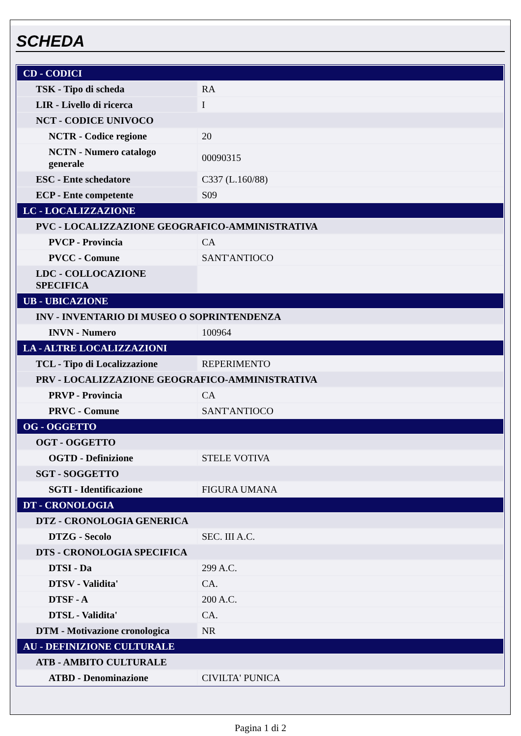SCHEDA
| CD - CODICI | |
| TSK - Tipo di scheda | RA |
| LIR - Livello di ricerca | I |
| NCT - CODICE UNIVOCO | |
| NCTR - Codice regione | 20 |
| NCTN - Numero catalogo generale | 00090315 |
| ESC - Ente schedatore | C337 (L.160/88) |
| ECP - Ente competente | S09 |
| LC - LOCALIZZAZIONE | |
| PVC - LOCALIZZAZIONE GEOGRAFICO-AMMINISTRATIVA | |
| PVCP - Provincia | CA |
| PVCC - Comune | SANT'ANTIOCO |
| LDC - COLLOCAZIONE SPECIFICA | |
| UB - UBICAZIONE | |
| INV - INVENTARIO DI MUSEO O SOPRINTENDENZA | |
| INVN - Numero | 100964 |
| LA - ALTRE LOCALIZZAZIONI | |
| TCL - Tipo di Localizzazione | REPERIMENTO |
| PRV - LOCALIZZAZIONE GEOGRAFICO-AMMINISTRATIVA | |
| PRVP - Provincia | CA |
| PRVC - Comune | SANT'ANTIOCO |
| OG - OGGETTO | |
| OGT - OGGETTO | |
| OGTD - Definizione | STELE VOTIVA |
| SGT - SOGGETTO | |
| SGTI - Identificazione | FIGURA UMANA |
| DT - CRONOLOGIA | |
| DTZ - CRONOLOGIA GENERICA | |
| DTZG - Secolo | SEC. III A.C. |
| DTS - CRONOLOGIA SPECIFICA | |
| DTSI - Da | 299 A.C. |
| DTSV - Validita' | CA. |
| DTSF - A | 200 A.C. |
| DTSL - Validita' | CA. |
| DTM - Motivazione cronologica | NR |
| AU - DEFINIZIONE CULTURALE | |
| ATB - AMBITO CULTURALE | |
| ATBD - Denominazione | CIVILTA' PUNICA |
Pagina 1 di 2